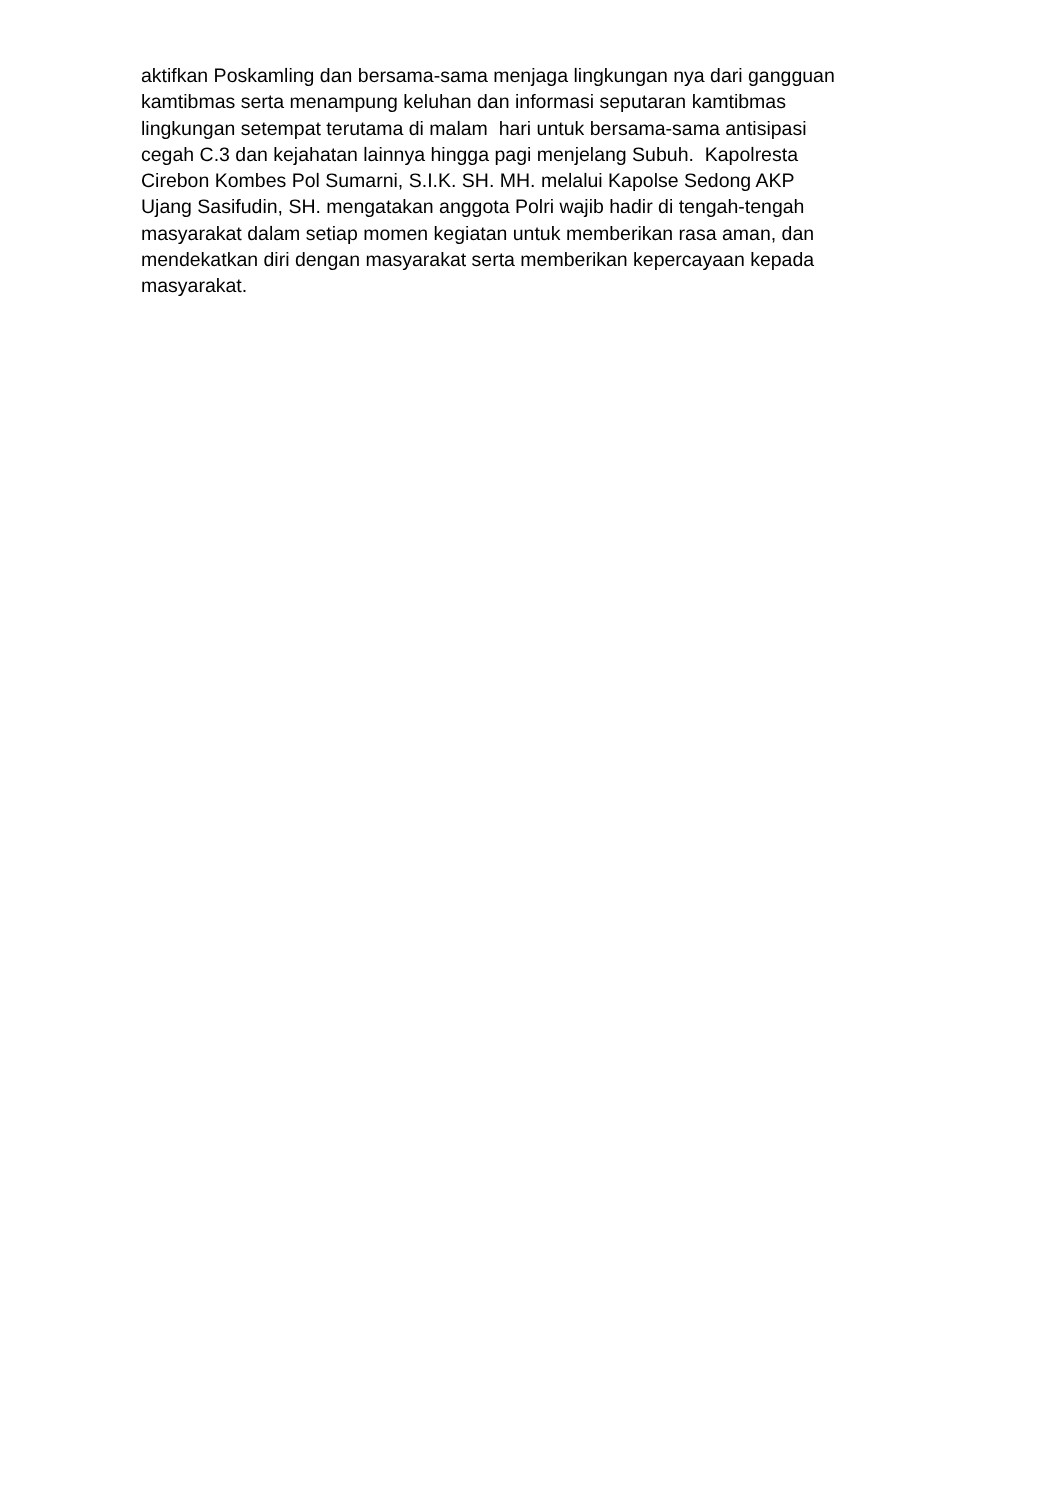aktifkan Poskamling dan bersama-sama menjaga lingkungan nya dari gangguan
kamtibmas serta menampung keluhan dan informasi seputaran kamtibmas
lingkungan setempat terutama di malam hari untuk bersama-sama antisipasi
cegah C.3 dan kejahatan lainnya hingga pagi menjelang Subuh. Kapolresta
Cirebon Kombes Pol Sumarni, S.I.K. SH. MH. melalui Kapolse Sedong AKP
Ujang Sasifudin, SH. mengatakan anggota Polri wajib hadir di tengah-tengah
masyarakat dalam setiap momen kegiatan untuk memberikan rasa aman, dan
mendekatkan diri dengan masyarakat serta memberikan kepercayaan kepada
masyarakat.